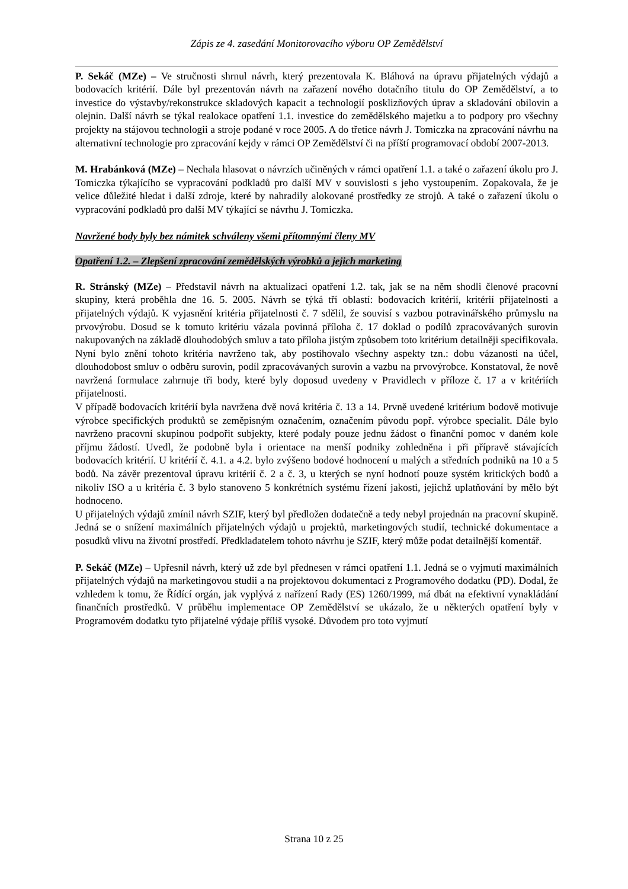Zápis ze 4. zasedání Monitorovacího výboru OP Zemědělství
P. Sekáč (MZe) – Ve stručnosti shrnul návrh, který prezentovala K. Bláhová na úpravu přijatelných výdajů a bodovacích kritérií. Dále byl prezentován návrh na zařazení nového dotačního titulu do OP Zemědělství, a to investice do výstavby/rekonstrukce skladových kapacit a technologií posklizňových úprav a skladování obilovin a olejnin. Další návrh se týkal realokace opatření 1.1. investice do zemědělského majetku a to podpory pro všechny projekty na stájovou technologii a stroje podané v roce 2005. A do třetice návrh J. Tomiczka na zpracování návrhu na alternativní technologie pro zpracování kejdy v rámci OP Zemědělství či na příští programovací období 2007-2013.
M. Hrabánková (MZe) – Nechala hlasovat o návrzích učiněných v rámci opatření 1.1. a také o zařazení úkolu pro J. Tomiczka týkajícího se vypracování podkladů pro další MV v souvislosti s jeho vystoupením. Zopakovala, že je velice důležité hledat i další zdroje, které by nahradily alokované prostředky ze strojů. A také o zařazení úkolu o vypracování podkladů pro další MV týkající se návrhu J. Tomiczka.
Navržené body byly bez námitek schváleny všemi přítomnými členy MV
Opatření 1.2. – Zlepšení zpracování zemědělských výrobků a jejich marketing
R. Stránský (MZe) – Představil návrh na aktualizaci opatření 1.2. tak, jak se na něm shodli členové pracovní skupiny, která proběhla dne 16. 5. 2005. Návrh se týká tří oblastí: bodovacích kritérií, kritérií přijatelnosti a přijatelných výdajů. K vyjasnění kritéria přijatelnosti č. 7 sdělil, že souvisí s vazbou potravinářského průmyslu na prvovýrobu. Dosud se k tomuto kritériu vázala povinná příloha č. 17 doklad o podílů zpracovávaných surovin nakupovaných na základě dlouhodobých smluv a tato příloha jistým způsobem toto kritérium detailněji specifikovala. Nyní bylo znění tohoto kritéria navrženo tak, aby postihovalo všechny aspekty tzn.: dobu vázanosti na účel, dlouhodobost smluv o odběru surovin, podíl zpracovávaných surovin a vazbu na prvovýrobce. Konstatoval, že nově navržená formulace zahrnuje tři body, které byly doposud uvedeny v Pravidlech v příloze č. 17 a v kritériích přijatelnosti.
V případě bodovacích kritérií byla navržena dvě nová kritéria č. 13 a 14. Prvně uvedené kritérium bodově motivuje výrobce specifických produktů se zeměpisným označením, označením původu popř. výrobce specialit. Dále bylo navrženo pracovní skupinou podpořit subjekty, které podaly pouze jednu žádost o finanční pomoc v daném kole příjmu žádostí. Uvedl, že podobně byla i orientace na menší podniky zohledněna i při přípravě stávajících bodovacích kritérií. U kritérií č. 4.1. a 4.2. bylo zvýšeno bodové hodnocení u malých a středních podniků na 10 a 5 bodů. Na závěr prezentoval úpravu kritérií č. 2 a č. 3, u kterých se nyní hodnotí pouze systém kritických bodů a nikoliv ISO a u kritéria č. 3 bylo stanoveno 5 konkrétních systému řízení jakosti, jejichž uplatňování by mělo být hodnoceno.
U přijatelných výdajů zmínil návrh SZIF, který byl předložen dodatečně a tedy nebyl projednán na pracovní skupině. Jedná se o snížení maximálních přijatelných výdajů u projektů, marketingových studií, technické dokumentace a posudků vlivu na životní prostředí. Předkladatelem tohoto návrhu je SZIF, který může podat detailnější komentář.
P. Sekáč (MZe) – Upřesnil návrh, který už zde byl přednesen v rámci opatření 1.1. Jedná se o vyjmutí maximálních přijatelných výdajů na marketingovou studii a na projektovou dokumentaci z Programového dodatku (PD). Dodal, že vzhledem k tomu, že Řídící orgán, jak vyplývá z nařízení Rady (ES) 1260/1999, má dbát na efektivní vynakládání finančních prostředků. V průběhu implementace OP Zemědělství se ukázalo, že u některých opatření byly v Programovém dodatku tyto přijatelné výdaje příliš vysoké. Důvodem pro toto vyjmutí
Strana 10 z 25